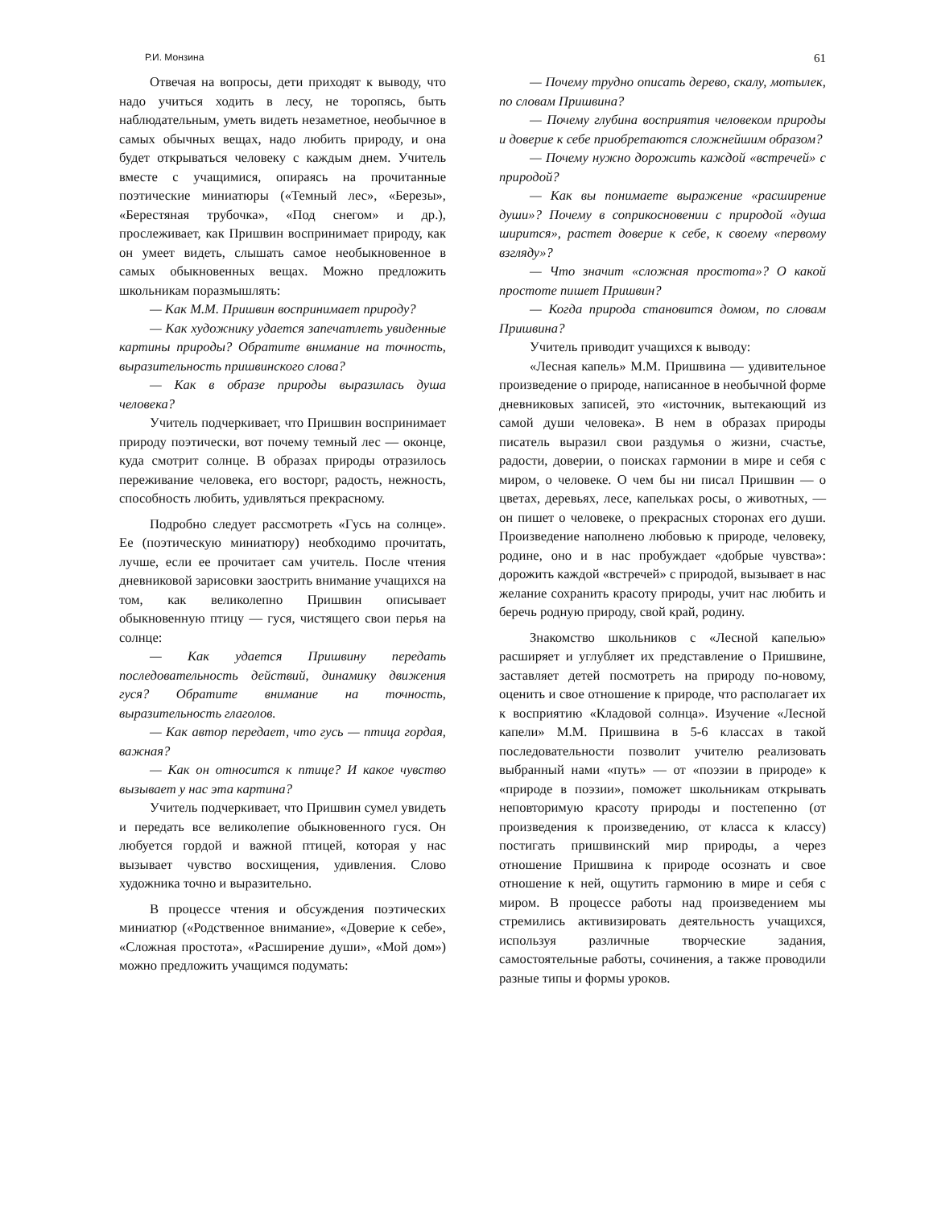Р.И. Монзина 61
Отвечая на вопросы, дети приходят к выводу, что надо учиться ходить в лесу, не торопясь, быть наблюдательным, уметь видеть незаметное, необычное в самых обычных вещах, надо любить природу, и она будет открываться человеку с каждым днем. Учитель вместе с учащимися, опираясь на прочитанные поэтические миниатюры («Темный лес», «Березы», «Берестяная трубочка», «Под снегом» и др.), прослеживает, как Пришвин воспринимает природу, как он умеет видеть, слышать самое необыкновенное в самых обыкновенных вещах. Можно предложить школьникам поразмышлять:
— Как М.М. Пришвин воспринимает природу?
— Как художнику удается запечатлеть увиденные картины природы? Обратите внимание на точность, выразительность пришвинского слова?
— Как в образе природы выразилась душа человека?
Учитель подчеркивает, что Пришвин воспринимает природу поэтически, вот почему темный лес — оконце, куда смотрит солнце. В образах природы отразилось переживание человека, его восторг, радость, нежность, способность любить, удивляться прекрасному.
Подробно следует рассмотреть «Гусь на солнце». Ее (поэтическую миниатюру) необходимо прочитать, лучше, если ее прочитает сам учитель. После чтения дневниковой зарисовки заострить внимание учащихся на том, как великолепно Пришвин описывает обыкновенную птицу — гуся, чистящего свои перья на солнце:
— Как удается Пришвину передать последовательность действий, динамику движения гуся? Обратите внимание на точность, выразительность глаголов.
— Как автор передает, что гусь — птица гордая, важная?
— Как он относится к птице? И какое чувство вызывает у нас эта картина?
Учитель подчеркивает, что Пришвин сумел увидеть и передать все великолепие обыкновенного гуся. Он любуется гордой и важной птицей, которая у нас вызывает чувство восхищения, удивления. Слово художника точно и выразительно.
В процессе чтения и обсуждения поэтических миниатюр («Родственное внимание», «Доверие к себе», «Сложная простота», «Расширение души», «Мой дом») можно предложить учащимся подумать:
— Почему трудно описать дерево, скалу, мотылек, по словам Пришвина?
— Почему глубина восприятия человеком природы и доверие к себе приобретаются сложнейшим образом?
— Почему нужно дорожить каждой «встречей» с природой?
— Как вы понимаете выражение «расширение души»? Почему в соприкосновении с природой «душа ширится», растет доверие к себе, к своему «первому взгляду»?
— Что значит «сложная простота»? О какой простоте пишет Пришвин?
— Когда природа становится домом, по словам Пришвина?
Учитель приводит учащихся к выводу:
«Лесная капель» М.М. Пришвина — удивительное произведение о природе, написанное в необычной форме дневниковых записей, это «источник, вытекающий из самой души человека». В нем в образах природы писатель выразил свои раздумья о жизни, счастье, радости, доверии, о поисках гармонии в мире и себя с миром, о человеке. О чем бы ни писал Пришвин — о цветах, деревьях, лесе, капельках росы, о животных, — он пишет о человеке, о прекрасных сторонах его души. Произведение наполнено любовью к природе, человеку, родине, оно и в нас пробуждает «добрые чувства»: дорожить каждой «встречей» с природой, вызывает в нас желание сохранить красоту природы, учит нас любить и беречь родную природу, свой край, родину.
Знакомство школьников с «Лесной капелью» расширяет и углубляет их представление о Пришвине, заставляет детей посмотреть на природу по-новому, оценить и свое отношение к природе, что располагает их к восприятию «Кладовой солнца». Изучение «Лесной капели» М.М. Пришвина в 5-6 классах в такой последовательности позволит учителю реализовать выбранный нами «путь» — от «поэзии в природе» к «природе в поэзии», поможет школьникам открывать неповторимую красоту природы и постепенно (от произведения к произведению, от класса к классу) постигать пришвинский мир природы, а через отношение Пришвина к природе осознать и свое отношение к ней, ощутить гармонию в мире и себя с миром. В процессе работы над произведением мы стремились активизировать деятельность учащихся, используя различные творческие задания, самостоятельные работы, сочинения, а также проводили разные типы и формы уроков.